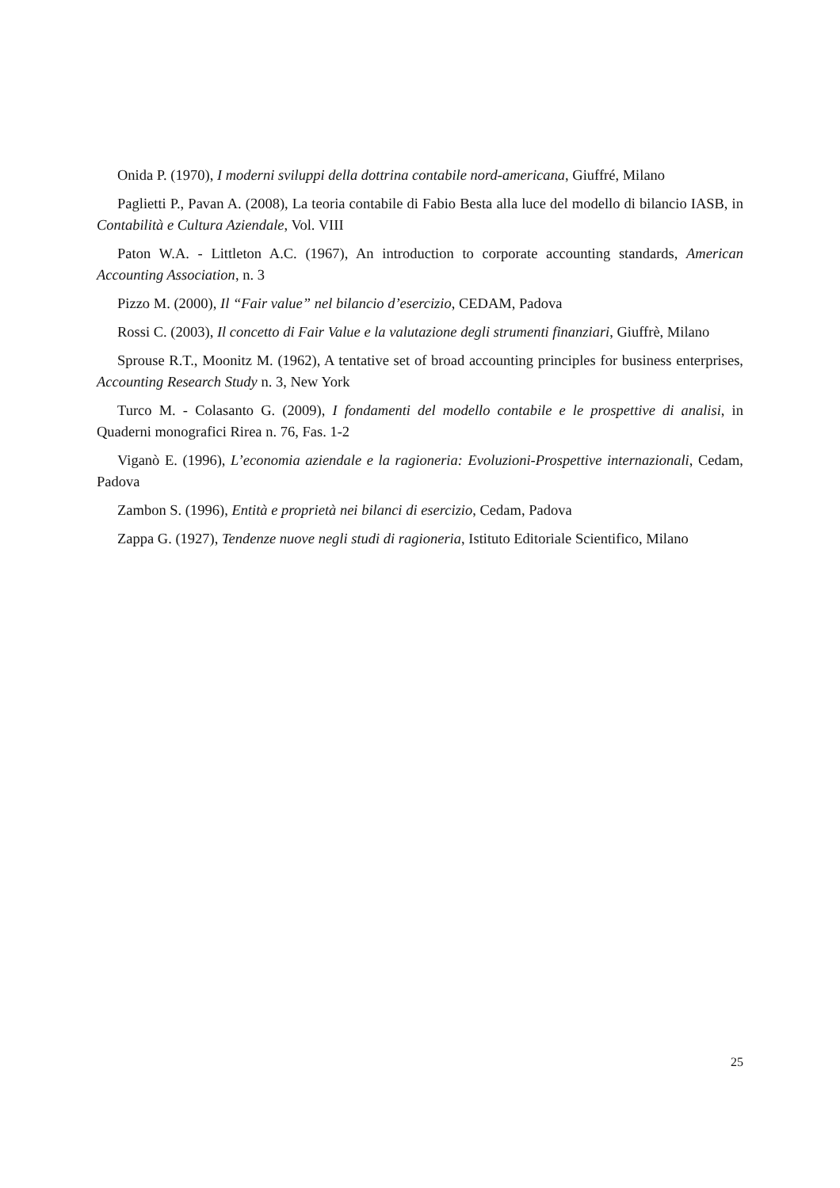Onida P. (1970), I moderni sviluppi della dottrina contabile nord-americana, Giuffré, Milano
Paglietti P., Pavan A. (2008), La teoria contabile di Fabio Besta alla luce del modello di bilancio IASB, in Contabilità e Cultura Aziendale, Vol. VIII
Paton W.A. - Littleton A.C. (1967), An introduction to corporate accounting standards, American Accounting Association, n. 3
Pizzo M. (2000), Il “Fair value” nel bilancio d’esercizio, CEDAM, Padova
Rossi C. (2003), Il concetto di Fair Value e la valutazione degli strumenti finanziari, Giuffrè, Milano
Sprouse R.T., Moonitz M. (1962), A tentative set of broad accounting principles for business enterprises, Accounting Research Study n. 3, New York
Turco M. - Colasanto G. (2009), I fondamenti del modello contabile e le prospettive di analisi, in Quaderni monografici Rirea n. 76, Fas. 1-2
Viganò E. (1996), L’economia aziendale e la ragioneria: Evoluzioni-Prospettive internazionali, Cedam, Padova
Zambon S. (1996), Entità e proprietà nei bilanci di esercizio, Cedam, Padova
Zappa G. (1927), Tendenze nuove negli studi di ragioneria, Istituto Editoriale Scientifico, Milano
25